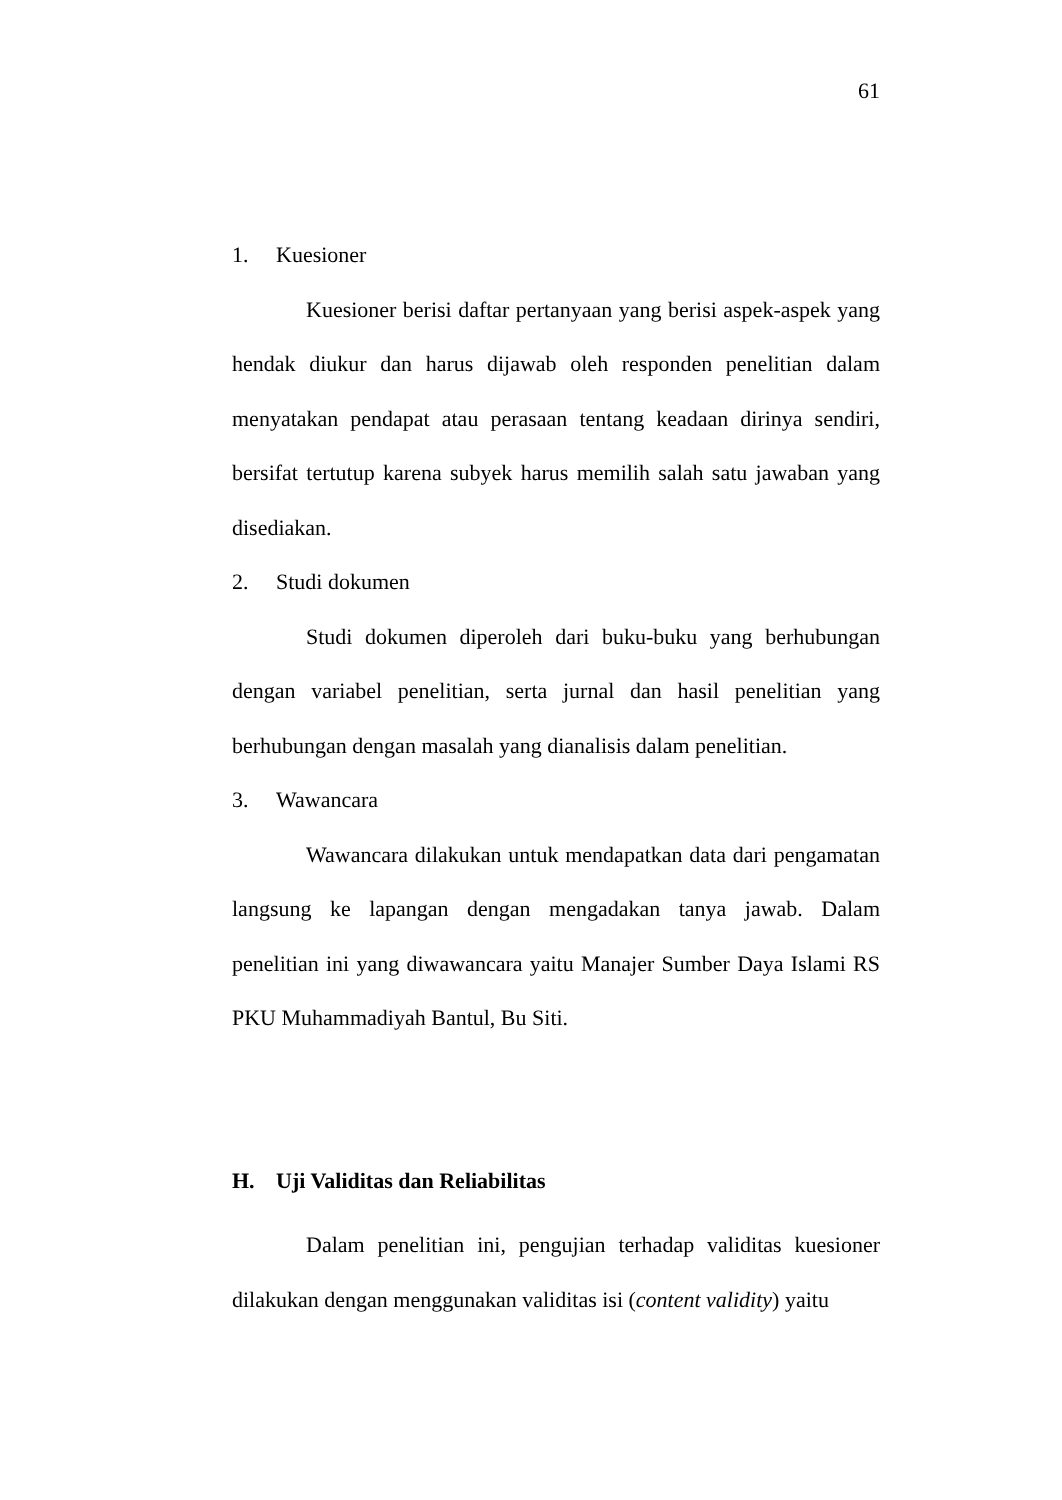61
1. Kuesioner
Kuesioner berisi daftar pertanyaan yang berisi aspek-aspek yang hendak diukur dan harus dijawab oleh responden penelitian dalam menyatakan pendapat atau perasaan tentang keadaan dirinya sendiri, bersifat tertutup karena subyek harus memilih salah satu jawaban yang disediakan.
2. Studi dokumen
Studi dokumen diperoleh dari buku-buku yang berhubungan dengan variabel penelitian, serta jurnal dan hasil penelitian yang berhubungan dengan masalah yang dianalisis dalam penelitian.
3. Wawancara
Wawancara dilakukan untuk mendapatkan data dari pengamatan langsung ke lapangan dengan mengadakan tanya jawab. Dalam penelitian ini yang diwawancara yaitu Manajer Sumber Daya Islami RS PKU Muhammadiyah Bantul, Bu Siti.
H. Uji Validitas dan Reliabilitas
Dalam penelitian ini, pengujian terhadap validitas kuesioner dilakukan dengan menggunakan validitas isi (content validity) yaitu